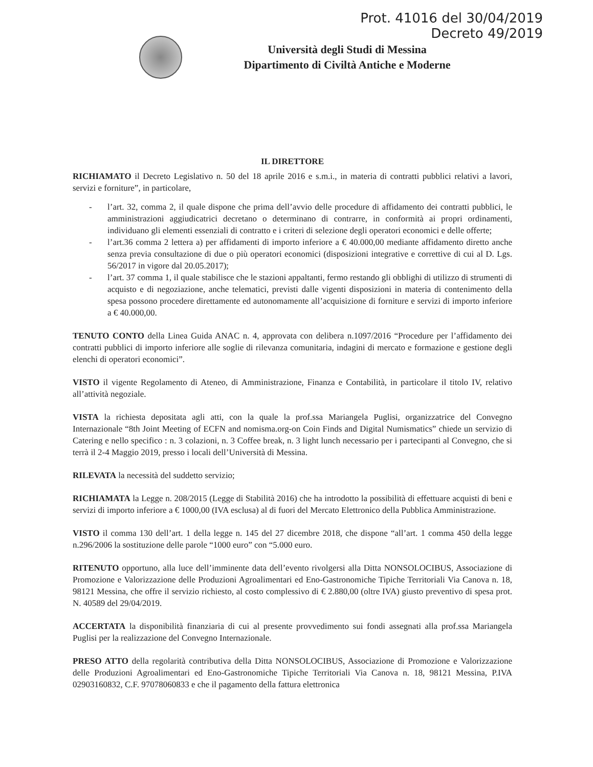Prot. 41016 del 30/04/2019
Decreto 49/2019
Università degli Studi di Messina
Dipartimento di Civiltà Antiche e Moderne
IL DIRETTORE
RICHIAMATO il Decreto Legislativo n. 50 del 18 aprile 2016 e s.m.i., in materia di contratti pubblici relativi a lavori, servizi e forniture”, in particolare,
- l’art. 32, comma 2, il quale dispone che prima dell’avvio delle procedure di affidamento dei contratti pubblici, le amministrazioni aggiudicatrici decretano o determinano di contrarre, in conformità ai propri ordinamenti, individuano gli elementi essenziali di contratto e i criteri di selezione degli operatori economici e delle offerte;
- l’art.36 comma 2 lettera a) per affidamenti di importo inferiore a € 40.000,00 mediante affidamento diretto anche senza previa consultazione di due o più operatori economici (disposizioni integrative e correttive di cui al D. Lgs. 56/2017 in vigore dal 20.05.2017);
- l’art. 37 comma 1, il quale stabilisce che le stazioni appaltanti, fermo restando gli obblighi di utilizzo di strumenti di acquisto e di negoziazione, anche telematici, previsti dalle vigenti disposizioni in materia di contenimento della spesa possono procedere direttamente ed autonomamente all’acquisizione di forniture e servizi di importo inferiore a € 40.000,00.
TENUTO CONTO della Linea Guida ANAC n. 4, approvata con delibera n.1097/2016 “Procedure per l’affidamento dei contratti pubblici di importo inferiore alle soglie di rilevanza comunitaria, indagini di mercato e formazione e gestione degli elenchi di operatori economici”.
VISTO il vigente Regolamento di Ateneo, di Amministrazione, Finanza e Contabilità, in particolare il titolo IV, relativo all’attività negoziale.
VISTA la richiesta depositata agli atti, con la quale la prof.ssa Mariangela Puglisi, organizzatrice del Convegno Internazionale “8th Joint Meeting of ECFN and nomisma.org-on Coin Finds and Digital Numismatics” chiede un servizio di Catering e nello specifico : n. 3 colazioni, n. 3 Coffee break, n. 3 light lunch necessario per i partecipanti al Convegno, che si terrà il 2-4 Maggio 2019, presso i locali dell’Università di Messina.
RILEVATA la necessità del suddetto servizio;
RICHIAMATA la Legge n. 208/2015 (Legge di Stabilità 2016) che ha introdotto la possibilità di effettuare acquisti di beni e servizi di importo inferiore a € 1000,00 (IVA esclusa) al di fuori del Mercato Elettronico della Pubblica Amministrazione.
VISTO il comma 130 dell’art. 1 della legge n. 145 del 27 dicembre 2018, che dispone “all’art. 1 comma 450 della legge n.296/2006 la sostituzione delle parole “1000 euro” con “5.000 euro.
RITENUTO opportuno, alla luce dell’imminente data dell’evento rivolgersi alla Ditta NONSOLOCIBUS, Associazione di Promozione e Valorizzazione delle Produzioni Agroalimentari ed Eno-Gastronomiche Tipiche Territoriali Via Canova n. 18, 98121 Messina, che offre il servizio richiesto, al costo complessivo di € 2.880,00 (oltre IVA) giusto preventivo di spesa prot. N. 40589 del 29/04/2019.
ACCERTATA la disponibilità finanziaria di cui al presente provvedimento sui fondi assegnati alla prof.ssa Mariangela Puglisi per la realizzazione del Convegno Internazionale.
PRESO ATTO della regolarità contributiva della Ditta NONSOLOCIBUS, Associazione di Promozione e Valorizzazione delle Produzioni Agroalimentari ed Eno-Gastronomiche Tipiche Territoriali Via Canova n. 18, 98121 Messina, P.IVA 02903160832, C.F. 97078060833 e che il pagamento della fattura elettronica